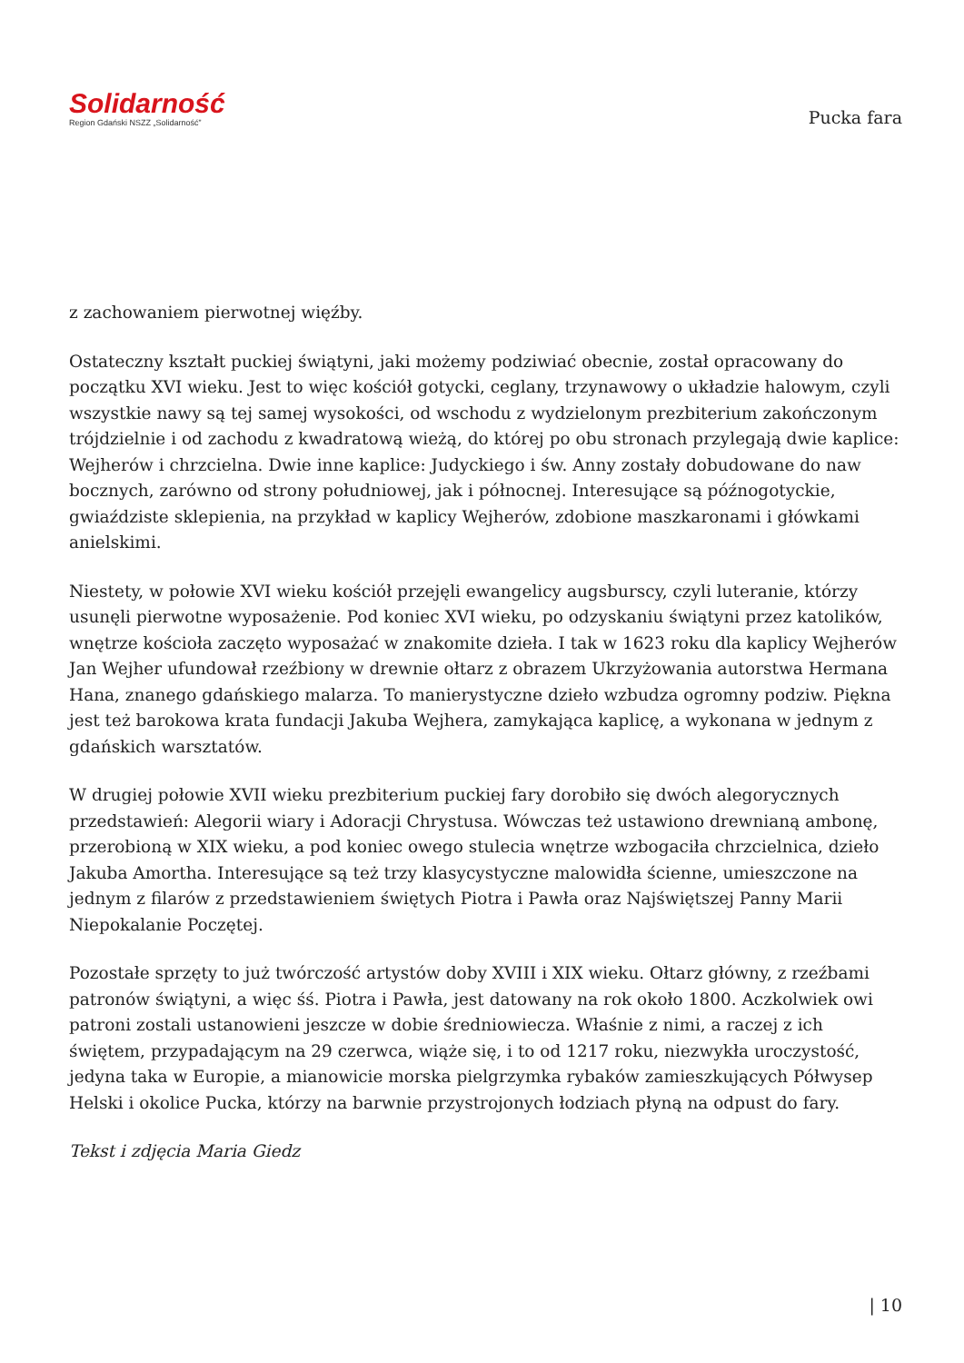Solidarność
Region Gdański NSZZ „Solidarność”
Pucka fara
z zachowaniem pierwotnej więźby.
Ostateczny kształt puckiej świątyni, jaki możemy podziwiać obecnie, został opracowany do początku XVI wieku. Jest to więc kościół gotycki, ceglany, trzynawowy o układzie halowym, czyli wszystkie nawy są tej samej wysokości, od wschodu z wydzielonym prezbiterium zakończonym trójdzielnie i od zachodu z kwadratową wieżą, do której po obu stronach przylegają dwie kaplice: Wejherów i chrzcielna. Dwie inne kaplice: Judyckiego i św. Anny zostały dobudowane do naw bocznych, zarówno od strony południowej, jak i północnej. Interesujące są późnogotyckie, gwiaździste sklepienia, na przykład w kaplicy Wejherów, zdobione maszkaronami i główkami anielskimi.
Niestety, w połowie XVI wieku kościół przejęli ewangelicy augsburscy, czyli luteranie, którzy usunęli pierwotne wyposażenie. Pod koniec XVI wieku, po odzyskaniu świątyni przez katolików, wnętrze kościoła zaczęto wyposażać w znakomite dzieła. I tak w 1623 roku dla kaplicy Wejherów Jan Wejher ufundował rzeźbiony w drewnie ołtarz z obrazem Ukrzyżowania autorstwa Hermana Hana, znanego gdańskiego malarza. To manierystyczne dzieło wzbudza ogromny podziw. Piękna jest też barokowa krata fundacji Jakuba Wejhera, zamykająca kaplicę, a wykonana w jednym z gdańskich warsztatów.
W drugiej połowie XVII wieku prezbiterium puckiej fary dorobiło się dwóch alegorycznych przedstawień: Alegorii wiary i Adoracji Chrystusa. Wówczas też ustawiono drewnianą ambonę, przerobioną w XIX wieku, a pod koniec owego stulecia wnętrze wzbogaciła chrzcielnica, dzieło Jakuba Amortha. Interesujące są też trzy klasycystyczne malowidła ścienne, umieszczone na jednym z filarów z przedstawieniem świętych Piotra i Pawła oraz Najświętszej Panny Marii Niepokalanie Poczętej.
Pozostałe sprzęty to już twórczość artystów doby XVIII i XIX wieku. Ołtarz główny, z rzeźbami patronów świątyni, a więc śś. Piotra i Pawła, jest datowany na rok około 1800. Aczkolwiek owi patroni zostali ustanowieni jeszcze w dobie średniowiecza. Właśnie z nimi, a raczej z ich świętem, przypadającym na 29 czerwca, wiąże się, i to od 1217 roku, niezwykła uroczystość, jedyna taka w Europie, a mianowicie morska pielgrzymka rybaków zamieszkujących Półwysep Helski i okolice Pucka, którzy na barwnie przystrojonych łodziach płyną na odpust do fary.
Tekst i zdjęcia Maria Giedz
| 10